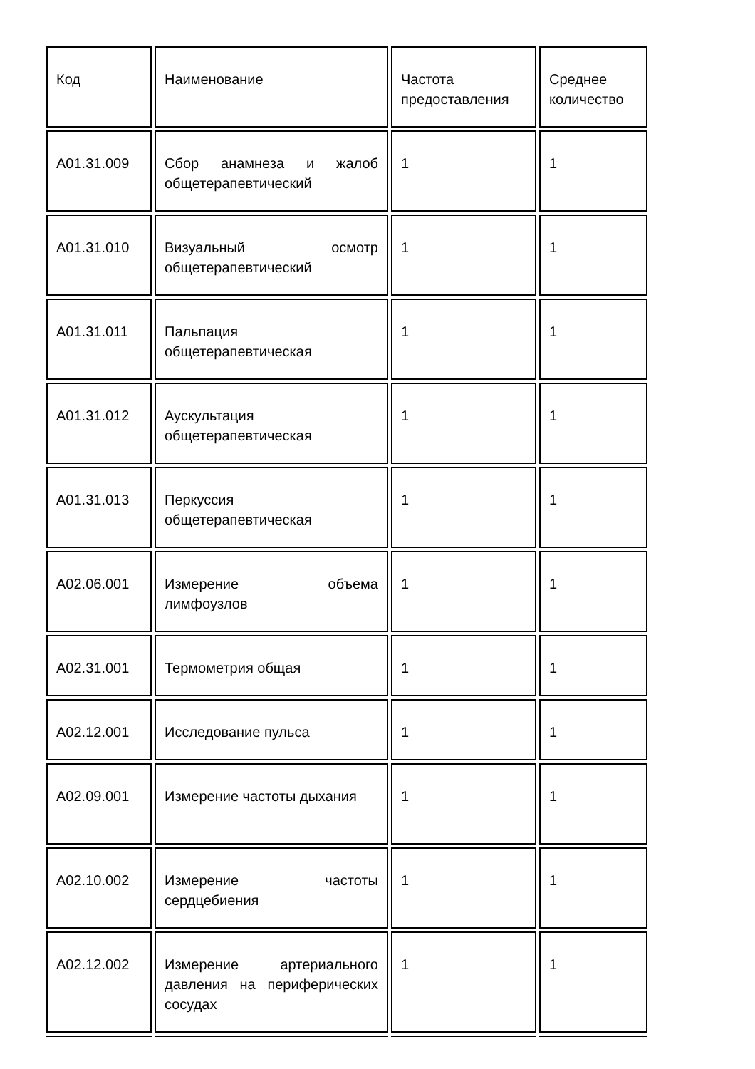| Код | Наименование | Частота предоставления | Среднее количество |
| A01.31.009 | Сбор анамнеза и жалоб общетерапевтический | 1 | 1 |
| A01.31.010 | Визуальный осмотр общетерапевтический | 1 | 1 |
| A01.31.011 | Пальпация общетерапевтическая | 1 | 1 |
| A01.31.012 | Аускультация общетерапевтическая | 1 | 1 |
| A01.31.013 | Перкуссия общетерапевтическая | 1 | 1 |
| A02.06.001 | Измерение объема лимфоузлов | 1 | 1 |
| A02.31.001 | Термометрия общая | 1 | 1 |
| A02.12.001 | Исследование пульса | 1 | 1 |
| A02.09.001 | Измерение частоты дыхания | 1 | 1 |
| A02.10.002 | Измерение частоты сердцебиения | 1 | 1 |
| A02.12.002 | Измерение артериального давления на периферических сосудах | 1 | 1 |